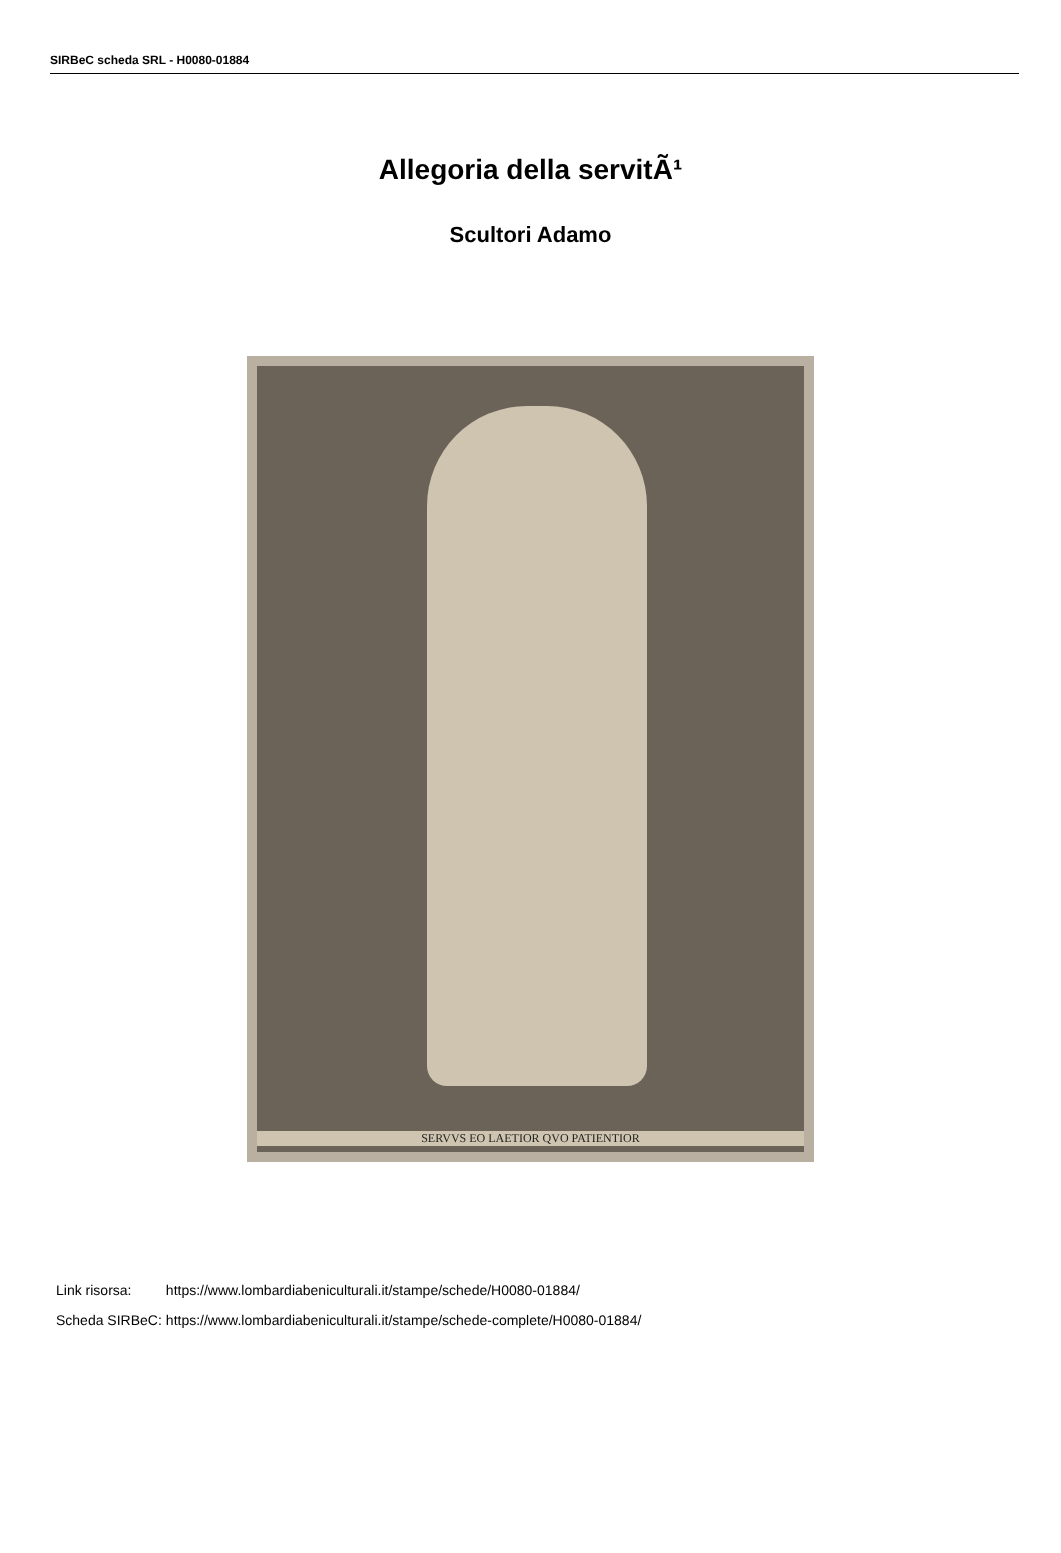SIRBeC scheda SRL - H0080-01884
Allegoria della servitÃ¹
Scultori Adamo
SERVVS EO LAETIOR QVO PATIENTIOR
| Link risorsa: | https://www.lombardiabeniculturali.it/stampe/schede/H0080-01884/ |
| Scheda SIRBeC: | https://www.lombardiabeniculturali.it/stampe/schede-complete/H0080-01884/ |